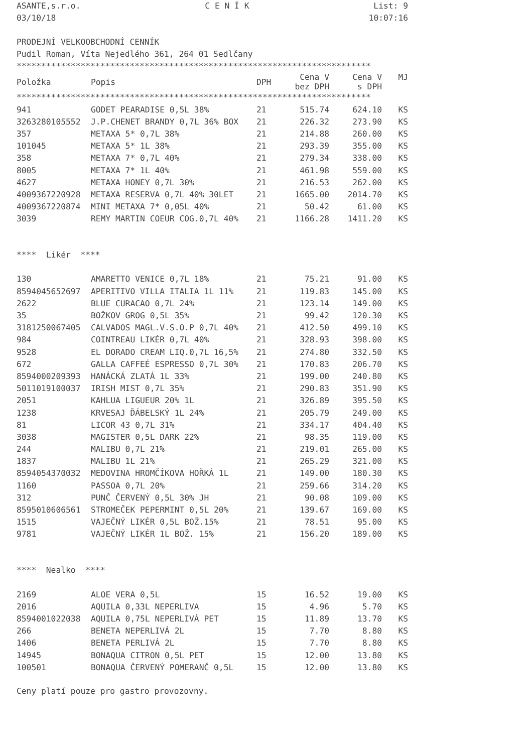ASANTE,s.r.o. C E N Í K List: 9
03/10/18 10:07:16
PRODEJNÍ VELKOOBCHODNÍ CENNÍK
Pudil Roman, Víta Nejedlého 361, 264 01 Sedlčany
************************************************************************
| Položka | Popis | DPH | Cena V bez DPH | Cena V s DPH | MJ |
| --- | --- | --- | --- | --- | --- |
************************************************************************
| 941 | GODET PEARADISE 0,5L 38% | 21 | 515.74 | 624.10 | KS |
| 3263280105552 | J.P.CHENET BRANDY 0,7L 36% BOX | 21 | 226.32 | 273.90 | KS |
| 357 | METAXA 5* 0,7L 38% | 21 | 214.88 | 260.00 | KS |
| 101045 | METAXA 5* 1L 38% | 21 | 293.39 | 355.00 | KS |
| 358 | METAXA 7* 0,7L 40% | 21 | 279.34 | 338.00 | KS |
| 8005 | METAXA 7* 1L 40% | 21 | 461.98 | 559.00 | KS |
| 4627 | METAXA HONEY 0,7L 30% | 21 | 216.53 | 262.00 | KS |
| 4009367220928 | METAXA RESERVA 0,7L 40% 30LET | 21 | 1665.00 | 2014.70 | KS |
| 4009367220874 | MINI METAXA 7* 0,05L 40% | 21 | 50.42 | 61.00 | KS |
| 3039 | REMY MARTIN COEUR COG.0,7L 40% | 21 | 1166.28 | 1411.20 | KS |
**** Likér ****
| 130 | AMARETTO VENICE 0,7L 18% | 21 | 75.21 | 91.00 | KS |
| 8594045652697 | APERITIVO VILLA ITALIA 1L 11% | 21 | 119.83 | 145.00 | KS |
| 2622 | BLUE CURACAO 0,7L 24% | 21 | 123.14 | 149.00 | KS |
| 35 | BOŽKOV GROG 0,5L 35% | 21 | 99.42 | 120.30 | KS |
| 3181250067405 | CALVADOS MAGL.V.S.O.P 0,7L 40% | 21 | 412.50 | 499.10 | KS |
| 984 | COINTREAU LIKÉR 0,7L 40% | 21 | 328.93 | 398.00 | KS |
| 9528 | EL DORADO CREAM LIQ.0,7L 16,5% | 21 | 274.80 | 332.50 | KS |
| 672 | GALLA CAFFEÉ ESPRESSO 0,7L 30% | 21 | 170.83 | 206.70 | KS |
| 8594000209393 | HANÁCKÁ ZLATÁ 1L 33% | 21 | 199.00 | 240.80 | KS |
| 5011019100037 | IRISH MIST 0,7L 35% | 21 | 290.83 | 351.90 | KS |
| 2051 | KAHLUA LIGUEUR 20% 1L | 21 | 326.89 | 395.50 | KS |
| 1238 | KRVESAJ ĎÁBELSKÝ 1L 24% | 21 | 205.79 | 249.00 | KS |
| 81 | LICOR 43 0,7L 31% | 21 | 334.17 | 404.40 | KS |
| 3038 | MAGISTER 0,5L DARK 22% | 21 | 98.35 | 119.00 | KS |
| 244 | MALIBU 0,7L 21% | 21 | 219.01 | 265.00 | KS |
| 1837 | MALIBU 1L 21% | 21 | 265.29 | 321.00 | KS |
| 8594054370032 | MEDOVINA HROMČÍKOVA HOŘKÁ 1L | 21 | 149.00 | 180.30 | KS |
| 1160 | PASSOA 0,7L 20% | 21 | 259.66 | 314.20 | KS |
| 312 | PUNČ ČERVENÝ 0,5L 30% JH | 21 | 90.08 | 109.00 | KS |
| 8595010606561 | STROMEČEK PEPERMINT 0,5L 20% | 21 | 139.67 | 169.00 | KS |
| 1515 | VAJEČNÝ LIKÉR 0,5L BOŽ.15% | 21 | 78.51 | 95.00 | KS |
| 9781 | VAJEČNÝ LIKÉR 1L BOŽ. 15% | 21 | 156.20 | 189.00 | KS |
**** Nealko ****
| 2169 | ALOE VERA 0,5L | 15 | 16.52 | 19.00 | KS |
| 2016 | AQUILA 0,33L NEPERLIVA | 15 | 4.96 | 5.70 | KS |
| 8594001022038 | AQUILA 0,75L NEPERLIVÁ PET | 15 | 11.89 | 13.70 | KS |
| 266 | BENETA NEPERLIVÁ 2L | 15 | 7.70 | 8.80 | KS |
| 1406 | BENETA PERLIVÁ 2L | 15 | 7.70 | 8.80 | KS |
| 14945 | BONAQUA CITRON 0,5L PET | 15 | 12.00 | 13.80 | KS |
| 100501 | BONAQUA ČERVENÝ POMERANČ 0,5L | 15 | 12.00 | 13.80 | KS |
Ceny platí pouze pro gastro provozovny.